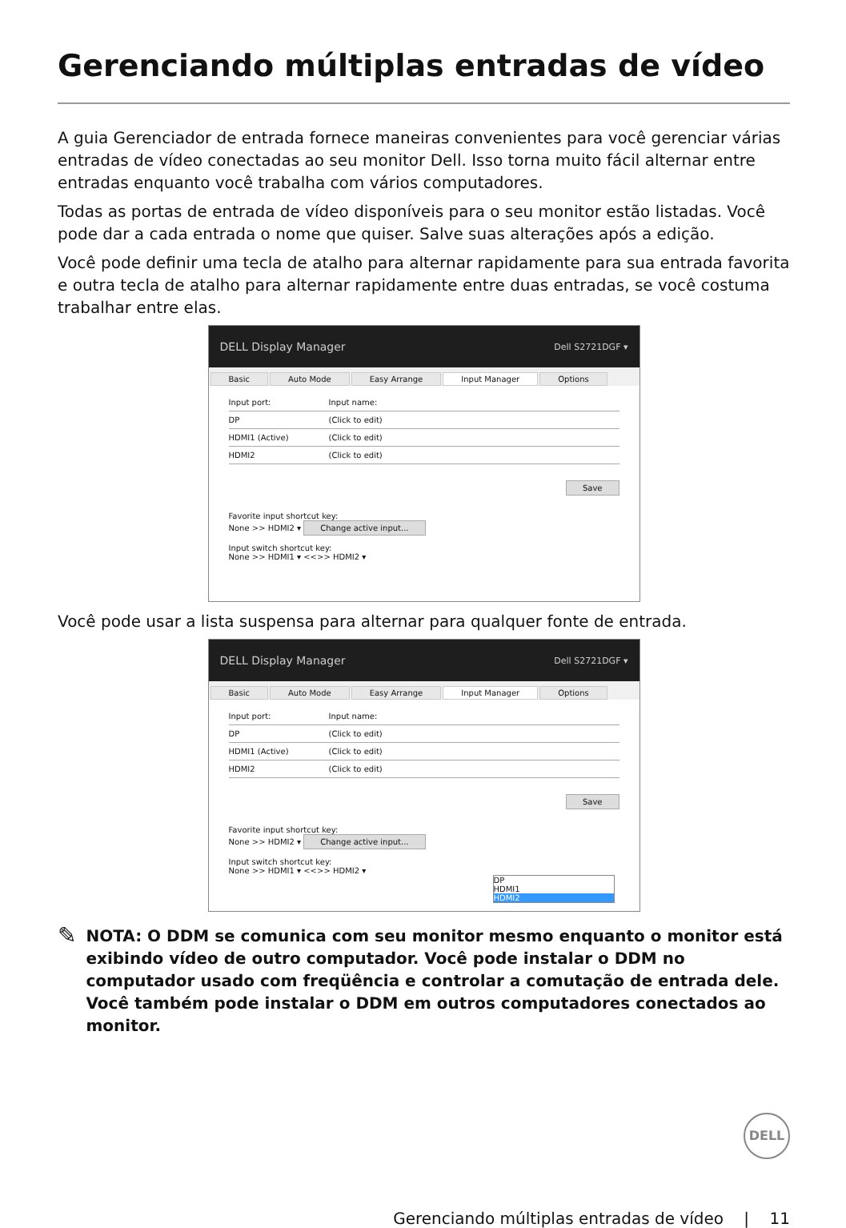Gerenciando múltiplas entradas de vídeo
A guia Gerenciador de entrada fornece maneiras convenientes para você gerenciar várias entradas de vídeo conectadas ao seu monitor Dell. Isso torna muito fácil alternar entre entradas enquanto você trabalha com vários computadores.
Todas as portas de entrada de vídeo disponíveis para o seu monitor estão listadas. Você pode dar a cada entrada o nome que quiser. Salve suas alterações após a edição.
Você pode definir uma tecla de atalho para alternar rapidamente para sua entrada favorita e outra tecla de atalho para alternar rapidamente entre duas entradas, se você costuma trabalhar entre elas.
DELL Display Manager Dell S2721DGF ▾
Basic Auto Mode Easy Arrange Input Manager Options
Input port: Input name:
DP (Click to edit)
HDMI1 (Active) (Click to edit)
HDMI2 (Click to edit)
Save
Favorite input shortcut key:
None >> HDMI2 ▾ Change active input...
Input switch shortcut key:
None >> HDMI1 ▾ <<>> HDMI2 ▾
Você pode usar a lista suspensa para alternar para qualquer fonte de entrada.
DELL Display Manager Dell S2721DGF ▾
Basic Auto Mode Easy Arrange Input Manager Options
Input port: Input name:
DP (Click to edit)
HDMI1 (Active) (Click to edit)
HDMI2 (Click to edit)
Save
Favorite input shortcut key:
None >> HDMI2 ▾ Change active input...
Input switch shortcut key:
None >> HDMI1 ▾ <<>> HDMI2 ▾
DP
HDMI1
HDMI2
✎
NOTA: O DDM se comunica com seu monitor mesmo enquanto o monitor está exibindo vídeo de outro computador. Você pode instalar o DDM no computador usado com freqüência e controlar a comutação de entrada dele. Você também pode instalar o DDM em outros computadores conectados ao monitor.
DELL
Gerenciando múltiplas entradas de vídeo | 11